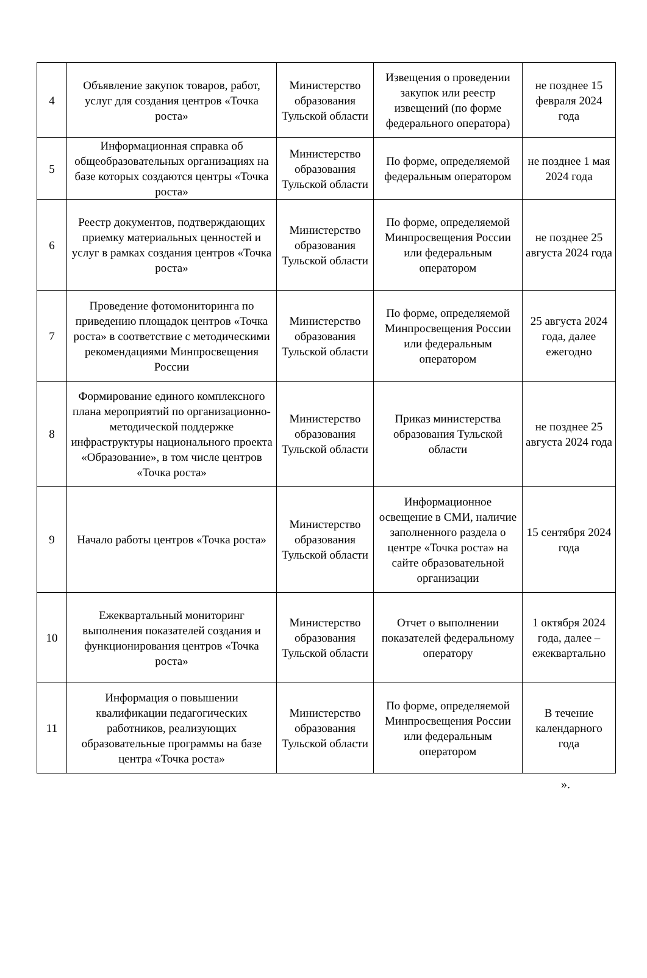| 4 | Объявление закупок товаров, работ, услуг для создания центров «Точка роста» | Министерство образования Тульской области | Извещения о проведении закупок или реестр извещений (по форме федерального оператора) | не позднее 15 февраля 2024 года |
| 5 | Информационная справка об общеобразовательных организациях на базе которых создаются центры «Точка роста» | Министерство образования Тульской области | По форме, определяемой федеральным оператором | не позднее 1 мая 2024 года |
| 6 | Реестр документов, подтверждающих приемку материальных ценностей и услуг в рамках создания центров «Точка роста» | Министерство образования Тульской области | По форме, определяемой Минпросвещения России или федеральным оператором | не позднее 25 августа 2024 года |
| 7 | Проведение фотомониторинга по приведению площадок центров «Точка роста» в соответствие с методическими рекомендациями Минпросвещения России | Министерство образования Тульской области | По форме, определяемой Минпросвещения России или федеральным оператором | 25 августа 2024 года, далее ежегодно |
| 8 | Формирование единого комплексного плана мероприятий по организационно-методической поддержке инфраструктуры национального проекта «Образование», в том числе центров «Точка роста» | Министерство образования Тульской области | Приказ министерства образования Тульской области | не позднее 25 августа 2024 года |
| 9 | Начало работы центров «Точка роста» | Министерство образования Тульской области | Информационное освещение в СМИ, наличие заполненного раздела о центре «Точка роста» на сайте образовательной организации | 15 сентября 2024 года |
| 10 | Ежеквартальный мониторинг выполнения показателей создания и функционирования центров «Точка роста» | Министерство образования Тульской области | Отчет о выполнении показателей федеральному оператору | 1 октября 2024 года, далее – ежеквартально |
| 11 | Информация о повышении квалификации педагогических работников, реализующих образовательные программы на базе центра «Точка роста» | Министерство образования Тульской области | По форме, определяемой Минпросвещения России или федеральным оператором | В течение календарного года |
».